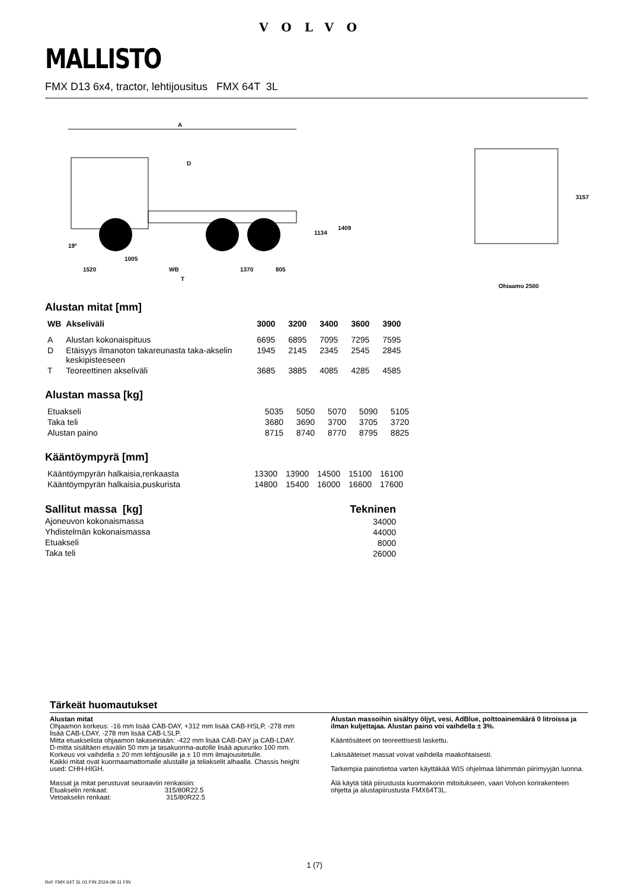VOLVO
MALLISTO
FMX D13 6x4, tractor, lehtijousitus FMX 64T 3L
A
D
19º
1005
1520
WB
1370
805
T
1134
1409
3157
Ohjaamo 2500
Alustan mitat [mm]
| WB | Akseliväli | 3000 | 3200 | 3400 | 3600 | 3900 |
| --- | --- | --- | --- | --- | --- | --- |
| A | Alustan kokonaispituus | 6695 | 6895 | 7095 | 7295 | 7595 |
| D | Etäisyys ilmanoton takareunasta taka-akselin keskipisteeseen | 1945 | 2145 | 2345 | 2545 | 2845 |
| T | Teoreettinen akseliväli | 3685 | 3885 | 4085 | 4285 | 4585 |
Alustan massa [kg]
| Etuakseli | 5035 | 5050 | 5070 | 5090 | 5105 |
| Taka teli | 3680 | 3690 | 3700 | 3705 | 3720 |
| Alustan paino | 8715 | 8740 | 8770 | 8795 | 8825 |
Kääntöympyrä [mm]
| Kääntöympyrän halkaisia,renkaasta | 13300 | 13900 | 14500 | 15100 | 16100 |
| Kääntöympyrän halkaisia,puskurista | 14800 | 15400 | 16000 | 16600 | 17600 |
| Sallitut massa [kg] | Tekninen |
| --- | --- |
| Ajoneuvon kokonaismassa | 34000 |
| Yhdistelmän kokonaismassa | 44000 |
| Etuakseli | 8000 |
| Taka teli | 26000 |
Tärkeät huomautukset
Alustan mitat
Ohjaamon korkeus: -16 mm lisää CAB-DAY, +312 mm lisää CAB-HSLP, -278 mm lisää CAB-LDAY, -278 mm lisää CAB-LSLP.
Mitta etuakselista ohjaamon takaseinään: -422 mm lisää CAB-DAY ja CAB-LDAY.
D-mitta sisältäen etuvälin 50 mm ja tasakuorma-autolle lisää apurunko 100 mm.
Korkeus voi vaihdella ± 20 mm lehtijousille ja ± 10 mm ilmajousitetulle.
Kaikki mitat ovat kuormaamattomalle alustalle ja teliakselit alhaalla. Chassis height used: CHH-HIGH.
Massat ja mitat perustuvat seuraaviin renkaisiin:
Etuakselin renkaat: 315/80R22.5
Vetoakselin renkaat: 315/80R22.5
Alustan massoihin sisältyy öljyt, vesi, AdBlue, polttoainemäärä 0 litroissa ja ilman kuljettajaa. Alustan paino voi vaihdella ± 3%.
Kääntösäteet on teoreettisesti laskettu.
Lakisääteiset massat voivat vaihdella maakohtaisesti.
Tarkempia painotietoa varten käyttäkää WIS ohjelmaa lähimmän piirimyyjän luonna.
Älä käytä tätä piirustusta kuormakorin mitoitukseen, vaan Volvon korirakenteen ohjetta ja alustapiirustusta FMX64T3L.
1 (7)
Ref: FMX 64T 3L 01 FIN 2024-09-11 FIN